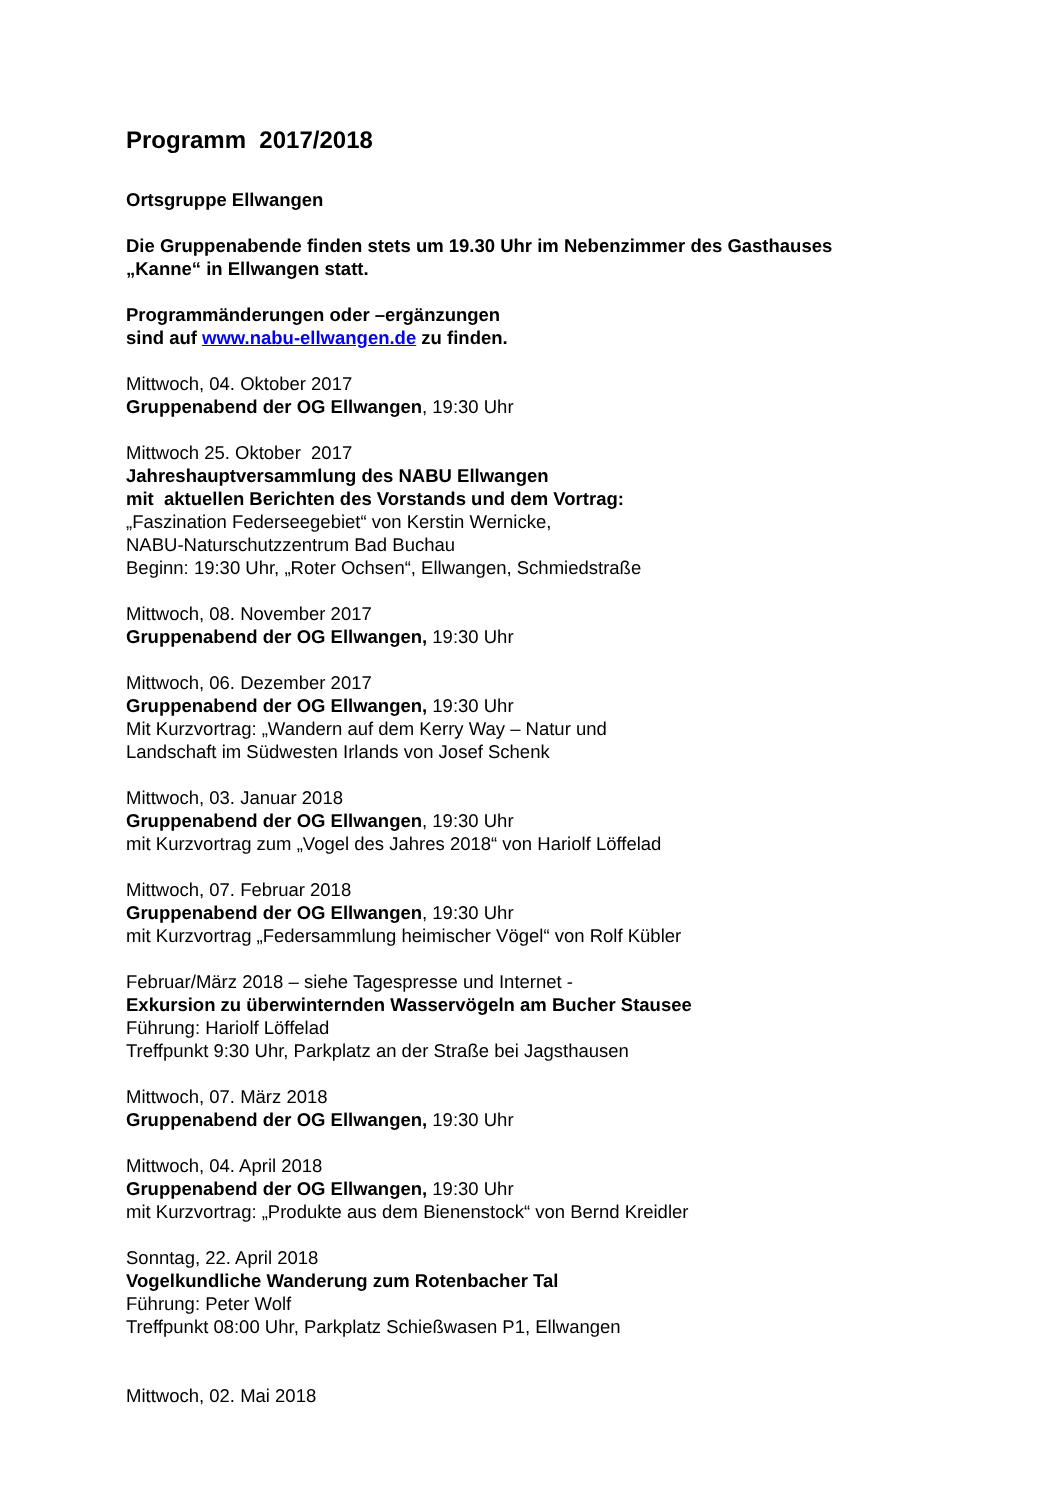Programm 2017/2018
Ortsgruppe Ellwangen
Die Gruppenabende finden stets um 19.30 Uhr im Nebenzimmer des Gasthauses
„Kanne“ in Ellwangen statt.
Programmänderungen oder –ergänzungen
sind auf www.nabu-ellwangen.de zu finden.
Mittwoch, 04. Oktober 2017
Gruppenabend der OG Ellwangen, 19:30 Uhr
Mittwoch 25. Oktober 2017
Jahreshauptversammlung des NABU Ellwangen
mit aktuellen Berichten des Vorstands und dem Vortrag:
„Faszination Federseegebiet“ von Kerstin Wernicke,
NABU-Naturschutzzentrum Bad Buchau
Beginn: 19:30 Uhr, „Roter Ochsen“, Ellwangen, Schmiedstraße
Mittwoch, 08. November 2017
Gruppenabend der OG Ellwangen, 19:30 Uhr
Mittwoch, 06. Dezember 2017
Gruppenabend der OG Ellwangen, 19:30 Uhr
Mit Kurzvortrag: „Wandern auf dem Kerry Way – Natur und
Landschaft im Südwesten Irlands von Josef Schenk
Mittwoch, 03. Januar 2018
Gruppenabend der OG Ellwangen, 19:30 Uhr
mit Kurzvortrag zum „Vogel des Jahres 2018“ von Hariolf Löffelad
Mittwoch, 07. Februar 2018
Gruppenabend der OG Ellwangen, 19:30 Uhr
mit Kurzvortrag „Federsammlung heimischer Vögel“ von Rolf Kübler
Februar/März 2018 – siehe Tagespresse und Internet -
Exkursion zu überwinternden Wasservögeln am Bucher Stausee
Führung: Hariolf Löffelad
Treffpunkt 9:30 Uhr, Parkplatz an der Straße bei Jagsthausen
Mittwoch, 07. März 2018
Gruppenabend der OG Ellwangen, 19:30 Uhr
Mittwoch, 04. April 2018
Gruppenabend der OG Ellwangen, 19:30 Uhr
mit Kurzvortrag: „Produkte aus dem Bienenstock“ von Bernd Kreidler
Sonntag, 22. April 2018
Vogelkundliche Wanderung zum Rotenbacher Tal
Führung: Peter Wolf
Treffpunkt 08:00 Uhr, Parkplatz Schießwasen P1, Ellwangen
Mittwoch, 02. Mai 2018